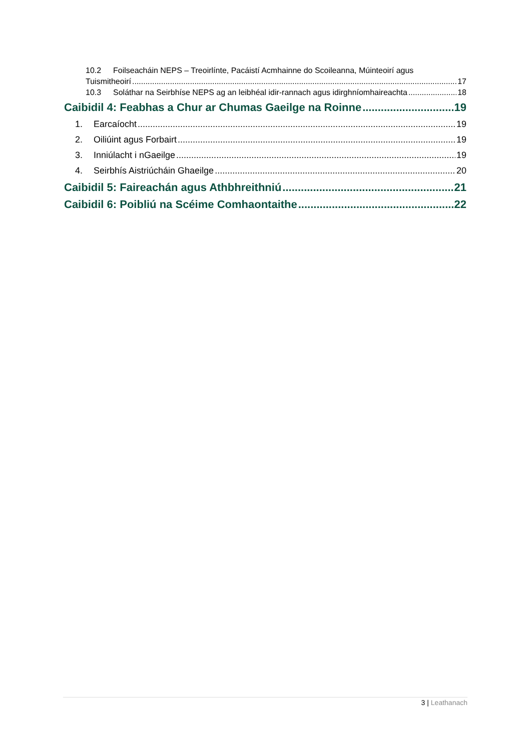10.2 Foilseacháin NEPS – Treoirlínte, Pacáistí Acmhainne do Scoileanna, Múinteoirí agus
Tuismitheoirí 17
10.3 Soláthar na Seirbhíse NEPS ag an leibhéal idir-rannach agus idirghníomhaireachta 18
Caibidil 4: Feabhas a Chur ar Chumas Gaeilge na Roinne 19
1. Earcaíocht 19
2. Oiliúint agus Forbairt 19
3. Inniúlacht i nGaeilge 19
4. Seirbhís Aistriúcháin Ghaeilge 20
Caibidil 5: Faireachán agus Athbhreithniú 21
Caibidil 6: Poibliú na Scéime Comhaontaithe 22
3 | Leathanach